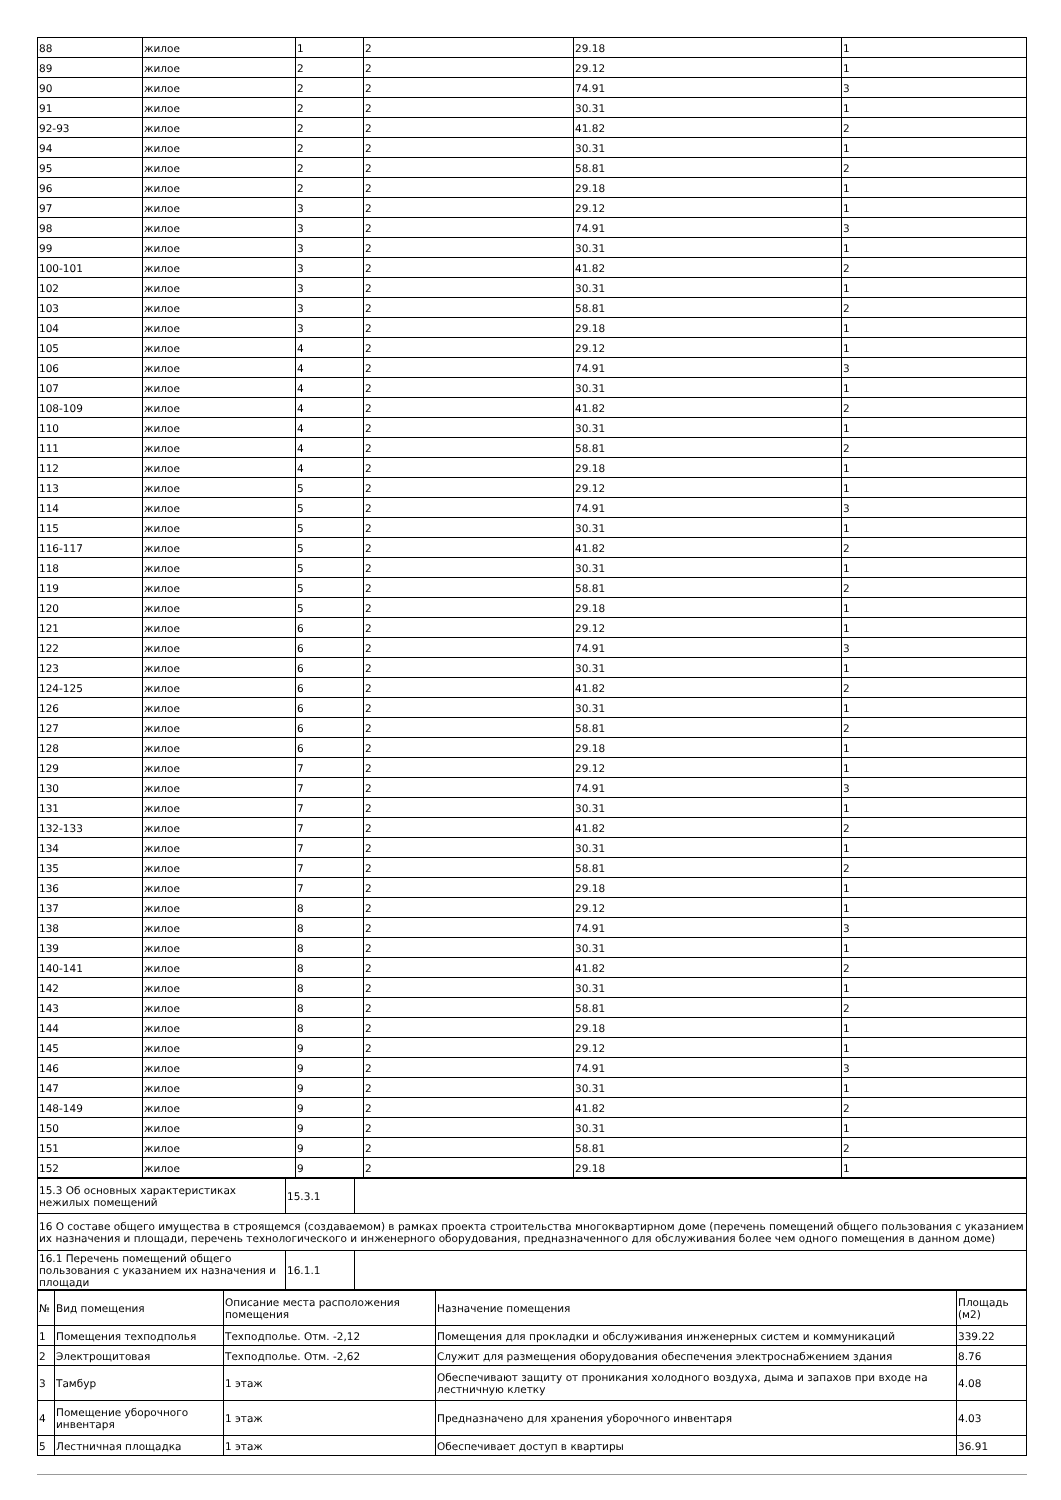| 88 | жилое | 1 | 2 | 29.18 | 1 |
| 89 | жилое | 2 | 2 | 29.12 | 1 |
| 90 | жилое | 2 | 2 | 74.91 | 3 |
| 91 | жилое | 2 | 2 | 30.31 | 1 |
| 92-93 | жилое | 2 | 2 | 41.82 | 2 |
| 94 | жилое | 2 | 2 | 30.31 | 1 |
| 95 | жилое | 2 | 2 | 58.81 | 2 |
| 96 | жилое | 2 | 2 | 29.18 | 1 |
| 97 | жилое | 3 | 2 | 29.12 | 1 |
| 98 | жилое | 3 | 2 | 74.91 | 3 |
| 99 | жилое | 3 | 2 | 30.31 | 1 |
| 100-101 | жилое | 3 | 2 | 41.82 | 2 |
| 102 | жилое | 3 | 2 | 30.31 | 1 |
| 103 | жилое | 3 | 2 | 58.81 | 2 |
| 104 | жилое | 3 | 2 | 29.18 | 1 |
| 105 | жилое | 4 | 2 | 29.12 | 1 |
| 106 | жилое | 4 | 2 | 74.91 | 3 |
| 107 | жилое | 4 | 2 | 30.31 | 1 |
| 108-109 | жилое | 4 | 2 | 41.82 | 2 |
| 110 | жилое | 4 | 2 | 30.31 | 1 |
| 111 | жилое | 4 | 2 | 58.81 | 2 |
| 112 | жилое | 4 | 2 | 29.18 | 1 |
| 113 | жилое | 5 | 2 | 29.12 | 1 |
| 114 | жилое | 5 | 2 | 74.91 | 3 |
| 115 | жилое | 5 | 2 | 30.31 | 1 |
| 116-117 | жилое | 5 | 2 | 41.82 | 2 |
| 118 | жилое | 5 | 2 | 30.31 | 1 |
| 119 | жилое | 5 | 2 | 58.81 | 2 |
| 120 | жилое | 5 | 2 | 29.18 | 1 |
| 121 | жилое | 6 | 2 | 29.12 | 1 |
| 122 | жилое | 6 | 2 | 74.91 | 3 |
| 123 | жилое | 6 | 2 | 30.31 | 1 |
| 124-125 | жилое | 6 | 2 | 41.82 | 2 |
| 126 | жилое | 6 | 2 | 30.31 | 1 |
| 127 | жилое | 6 | 2 | 58.81 | 2 |
| 128 | жилое | 6 | 2 | 29.18 | 1 |
| 129 | жилое | 7 | 2 | 29.12 | 1 |
| 130 | жилое | 7 | 2 | 74.91 | 3 |
| 131 | жилое | 7 | 2 | 30.31 | 1 |
| 132-133 | жилое | 7 | 2 | 41.82 | 2 |
| 134 | жилое | 7 | 2 | 30.31 | 1 |
| 135 | жилое | 7 | 2 | 58.81 | 2 |
| 136 | жилое | 7 | 2 | 29.18 | 1 |
| 137 | жилое | 8 | 2 | 29.12 | 1 |
| 138 | жилое | 8 | 2 | 74.91 | 3 |
| 139 | жилое | 8 | 2 | 30.31 | 1 |
| 140-141 | жилое | 8 | 2 | 41.82 | 2 |
| 142 | жилое | 8 | 2 | 30.31 | 1 |
| 143 | жилое | 8 | 2 | 58.81 | 2 |
| 144 | жилое | 8 | 2 | 29.18 | 1 |
| 145 | жилое | 9 | 2 | 29.12 | 1 |
| 146 | жилое | 9 | 2 | 74.91 | 3 |
| 147 | жилое | 9 | 2 | 30.31 | 1 |
| 148-149 | жилое | 9 | 2 | 41.82 | 2 |
| 150 | жилое | 9 | 2 | 30.31 | 1 |
| 151 | жилое | 9 | 2 | 58.81 | 2 |
| 152 | жилое | 9 | 2 | 29.18 | 1 |
| 15.3 Об основных характеристиках нежилых помещений | 15.3.1 | |
| 16 О составе общего имущества в строящемся (создаваемом) в рамках проекта строительства многоквартирном доме (перечень помещений общего пользования с указанием их назначения и площади, перечень технологического и инженерного оборудования, предназначенного для обслуживания более чем одного помещения в данном доме) | | |
| 16.1 Перечень помещений общего пользования с указанием их назначения и площади | 16.1.1 | |
| № | Вид помещения | Описание места расположения помещения | Назначение помещения | Площадь (м2) |
| 1 | Помещения техподполья | Техподполье. Отм. -2,12 | Помещения для прокладки и обслуживания инженерных систем и коммуникаций | 339.22 |
| 2 | Электрощитовая | Техподполье. Отм. -2,62 | Служит для размещения оборудования обеспечения электроснабжением здания | 8.76 |
| 3 | Тамбур | 1 этаж | Обеспечивают защиту от проникания холодного воздуха, дыма и запахов при входе на лестничную клетку | 4.08 |
| 4 | Помещение уборочного инвентаря | 1 этаж | Предназначено для хранения уборочного инвентаря | 4.03 |
| 5 | Лестничная площадка | 1 этаж | Обеспечивает доступ в квартиры | 36.91 |